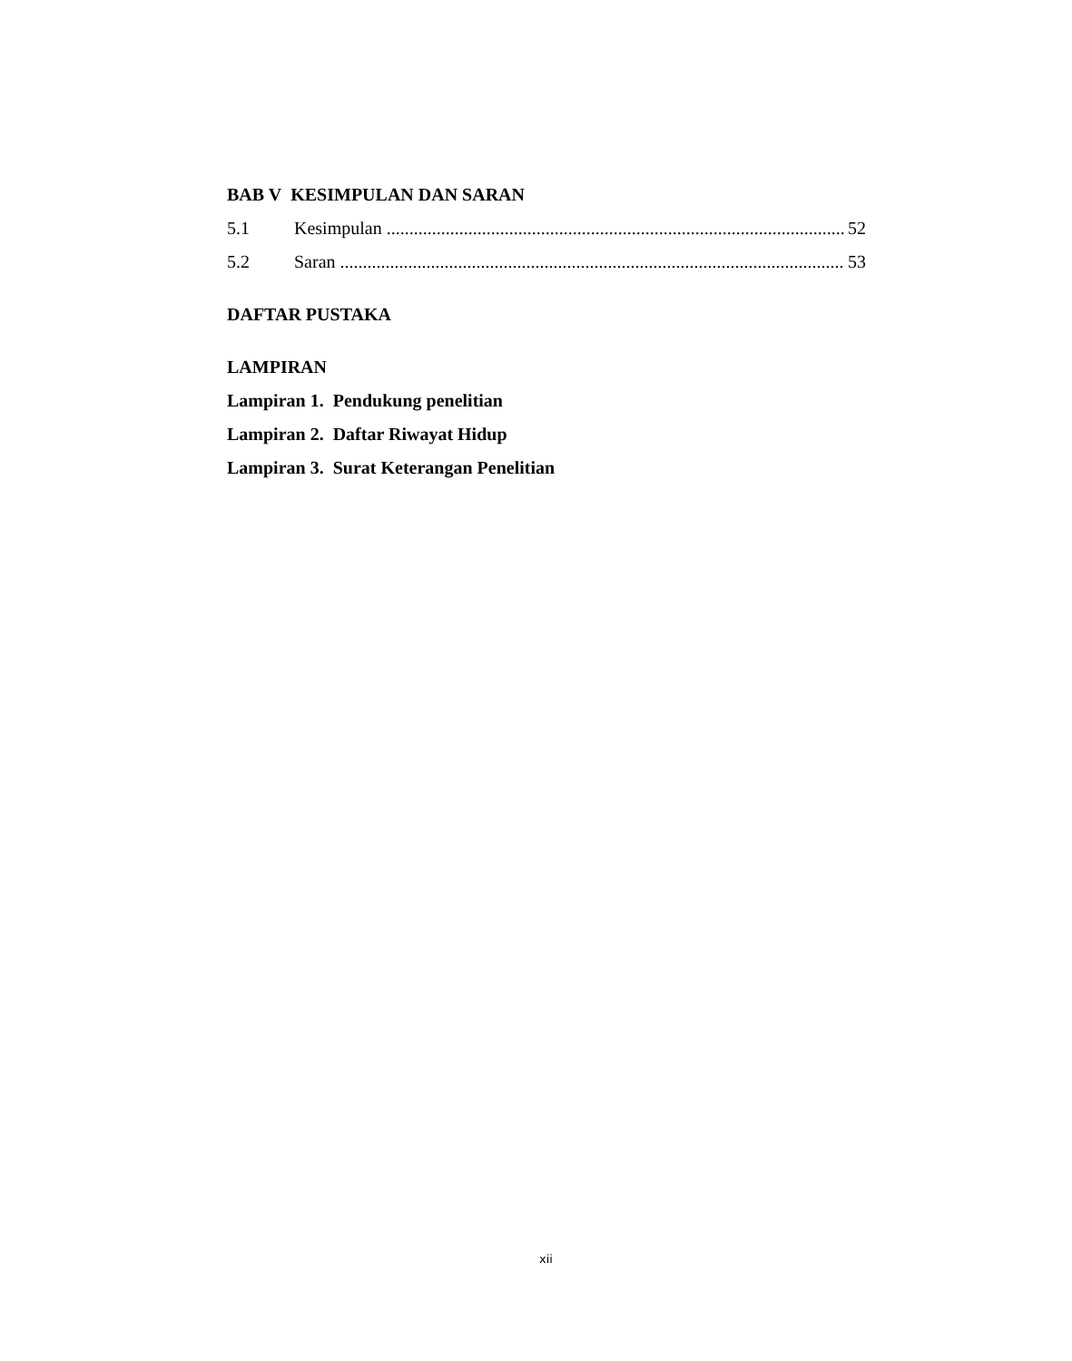BAB V KESIMPULAN DAN SARAN
5.1 Kesimpulan 52
5.2 Saran 53
DAFTAR PUSTAKA
LAMPIRAN
Lampiran 1. Pendukung penelitian
Lampiran 2. Daftar Riwayat Hidup
Lampiran 3. Surat Keterangan Penelitian
xii